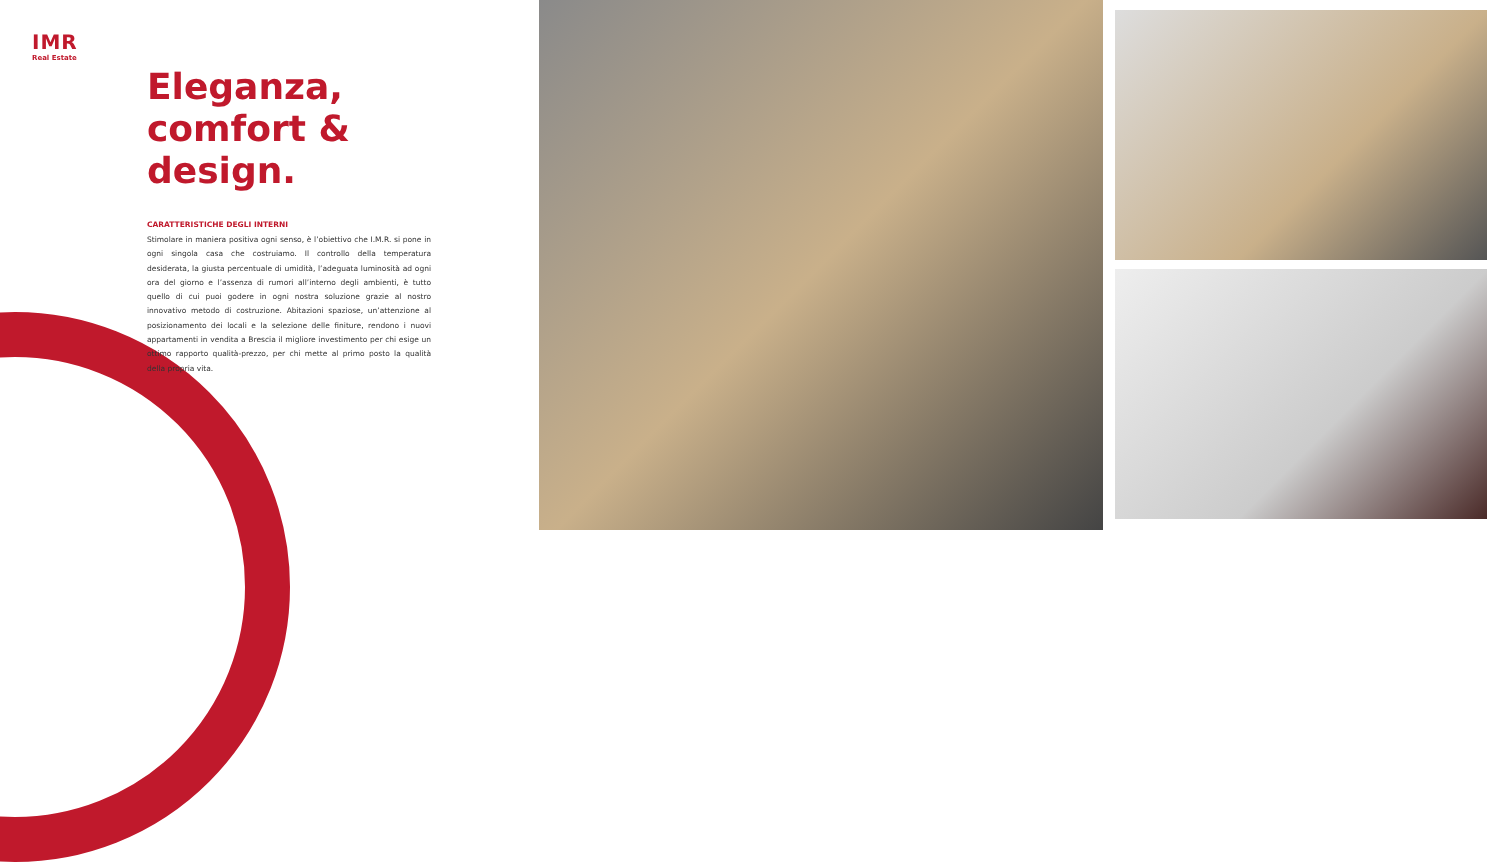IMR
Real Estate
Eleganza, comfort & design.
CARATTERISTICHE DEGLI INTERNI
Stimolare in maniera positiva ogni senso, è l’obiettivo che I.M.R. si pone in ogni singola casa che costruiamo. Il controllo della temperatura desiderata, la giusta percentuale di umidità, l’adeguata luminosità ad ogni ora del giorno e l’assenza di rumori all’interno degli ambienti, è tutto quello di cui puoi godere in ogni nostra soluzione grazie al nostro innovativo metodo di costruzione. Abitazioni spaziose, un’attenzione al posizionamento dei locali e la selezione delle finiture, rendono i nuovi appartamenti in vendita a Brescia il migliore investimento per chi esige un ottimo rapporto qualità-prezzo, per chi mette al primo posto la qualità della propria vita.